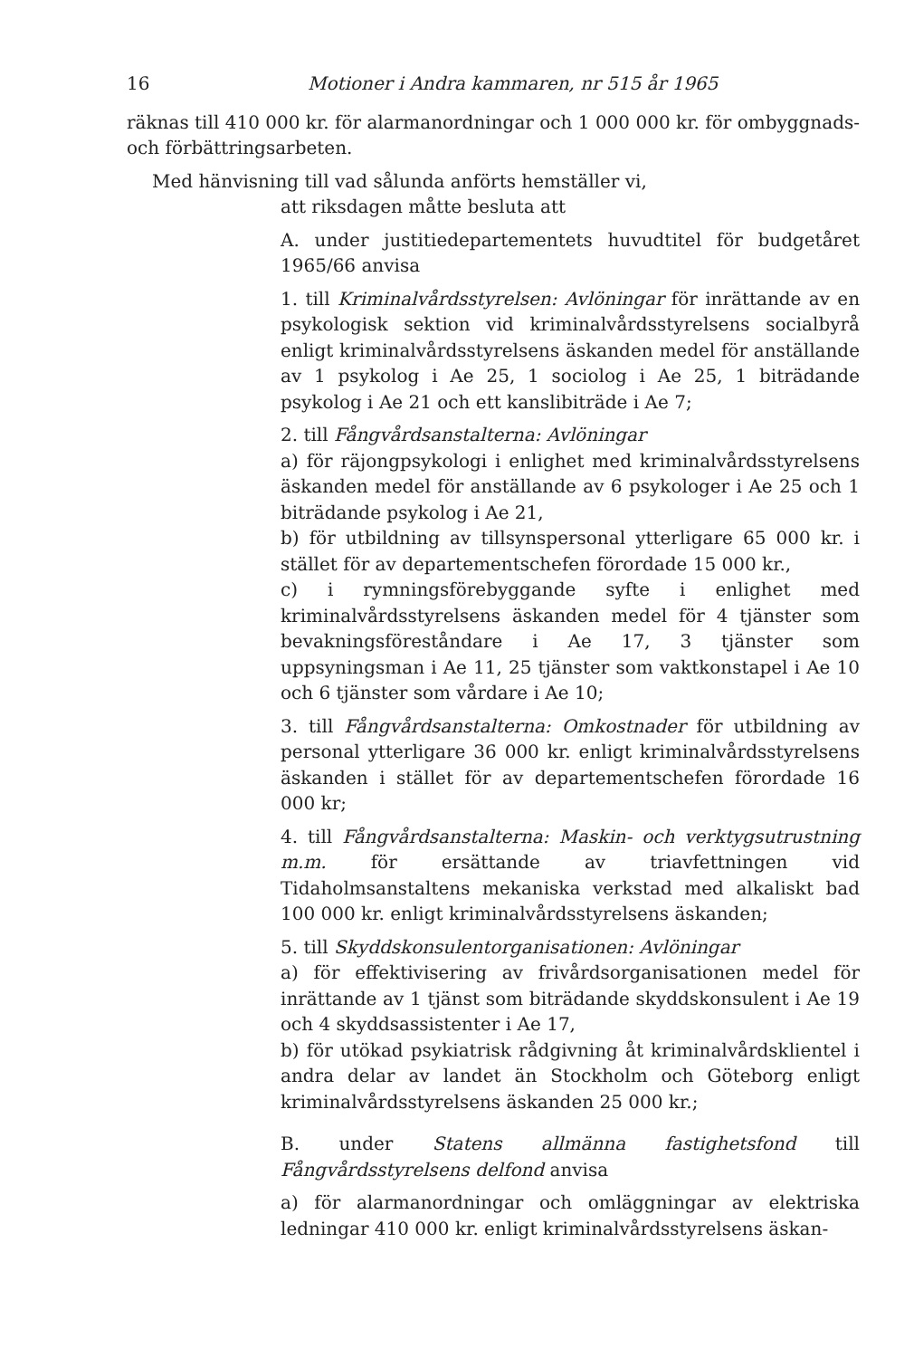16 Motioner i Andra kammaren, nr 515 år 1965
räknas till 410 000 kr. för alarmanordningar och 1 000 000 kr. för ombyggnads- och förbättringsarbeten.
Med hänvisning till vad sålunda anförts hemställer vi,
att riksdagen måtte besluta att
A. under justitiedepartementets huvudtitel för budgetåret 1965/66 anvisa
1. till Kriminalvårdsstyrelsen: Avlöningar för inrättande av en psykologisk sektion vid kriminalvårdsstyrelsens socialbyrå enligt kriminalvårdsstyrelsens äskanden medel för anställande av 1 psykolog i Ae 25, 1 sociolog i Ae 25, 1 biträdande psykolog i Ae 21 och ett kanslibiträde i Ae 7;
2. till Fångvårdsanstalterna: Avlöningar
a) för räjongpsykologi i enlighet med kriminalvårdsstyrelsens äskanden medel för anställande av 6 psykologer i Ae 25 och 1 biträdande psykolog i Ae 21,
b) för utbildning av tillsynspersonal ytterligare 65 000 kr. i stället för av departementschefen förordade 15 000 kr.,
c) i rymningsförebyggande syfte i enlighet med kriminalvårdsstyrelsens äskanden medel för 4 tjänster som bevakningsföreståndare i Ae 17, 3 tjänster som uppsyningsman i Ae 11, 25 tjänster som vaktkonstapel i Ae 10 och 6 tjänster som vårdare i Ae 10;
3. till Fångvårdsanstalterna: Omkostnader för utbildning av personal ytterligare 36 000 kr. enligt kriminalvårdsstyrelsens äskanden i stället för av departementschefen förordade 16 000 kr;
4. till Fångvårdsanstalterna: Maskin- och verktygsutrustning m.m. för ersättande av triavfettningen vid Tidaholmsanstaltens mekaniska verkstad med alkaliskt bad 100 000 kr. enligt kriminalvårdsstyrelsens äskanden;
5. till Skyddskonsulentorganisationen: Avlöningar
a) för effektivisering av frivårdsorganisationen medel för inrättande av 1 tjänst som biträdande skyddskonsulent i Ae 19 och 4 skyddsassistenter i Ae 17,
b) för utökad psykiatrisk rådgivning åt kriminalvårdsklientel i andra delar av landet än Stockholm och Göteborg enligt kriminalvårdsstyrelsens äskanden 25 000 kr.;
B. under Statens allmänna fastighetsfond till Fångvårdsstyrelsens delfond anvisa
a) för alarmanordningar och omläggningar av elektriska ledningar 410 000 kr. enligt kriminalvårdsstyrelsens äskan-